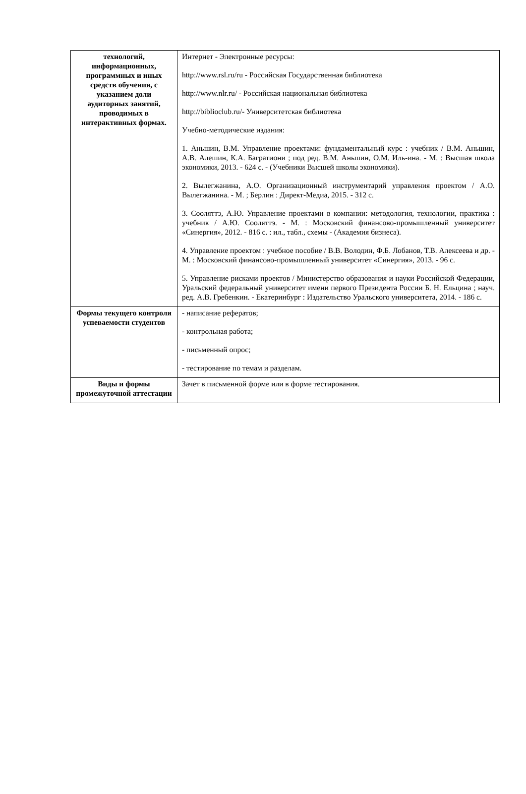| технологий, информационных, программных и иных средств обучения, с указанием доли аудиторных занятий, проводимых в интерактивных формах. | Интернет - Электронные ресурсы: http://www.rsl.ru/ru - Российская Государственная библиотека http://www.nlr.ru/ - Российская национальная библиотека http://biblioclub.ru/- Университетская библиотека Учебно-методические издания: 1. Аньшин, В.М. Управление проектами: фундаментальный курс : учебник / В.М. Аньшин, А.В. Алешин, К.А. Багратиони ; под ред. В.М. Аньшин, О.М. Иль-ина. - М. : Высшая школа экономики, 2013. - 624 с. - (Учебники Высшей школы экономики). 2. Вылегжанина, А.О. Организационный инструментарий управления проектом / А.О. Вылегжанина. - М. ; Берлин : Директ-Медиа, 2015. - 312 с. 3. Сооляттэ, А.Ю. Управление проектами в компании: методология, технологии, практика : учебник / А.Ю. Сооляттэ. - М. : Московский финансово-промышленный университет «Синергия», 2012. - 816 с. : ил., табл., схемы - (Академия бизнеса). 4. Управление проектом : учебное пособие / В.В. Володин, Ф.Б. Лобанов, Т.В. Алексеева и др. - М. : Московский финансово-промышленный университет «Синергия», 2013. - 96 с. 5. Управление рисками проектов / Министерство образования и науки Российской Федерации, Уральский федеральный университет имени первого Президента России Б. Н. Ельцина ; науч. ред. А.В. Гребенкин. - Екатеринбург : Издательство Уральского университета, 2014. - 186 с. |
| Формы текущего контроля успеваемости студентов | - написание рефератов; - контрольная работа; - письменный опрос; - тестирование по темам и разделам. |
| Виды и формы промежуточной аттестации | Зачет в письменной форме или в форме тестирования. |